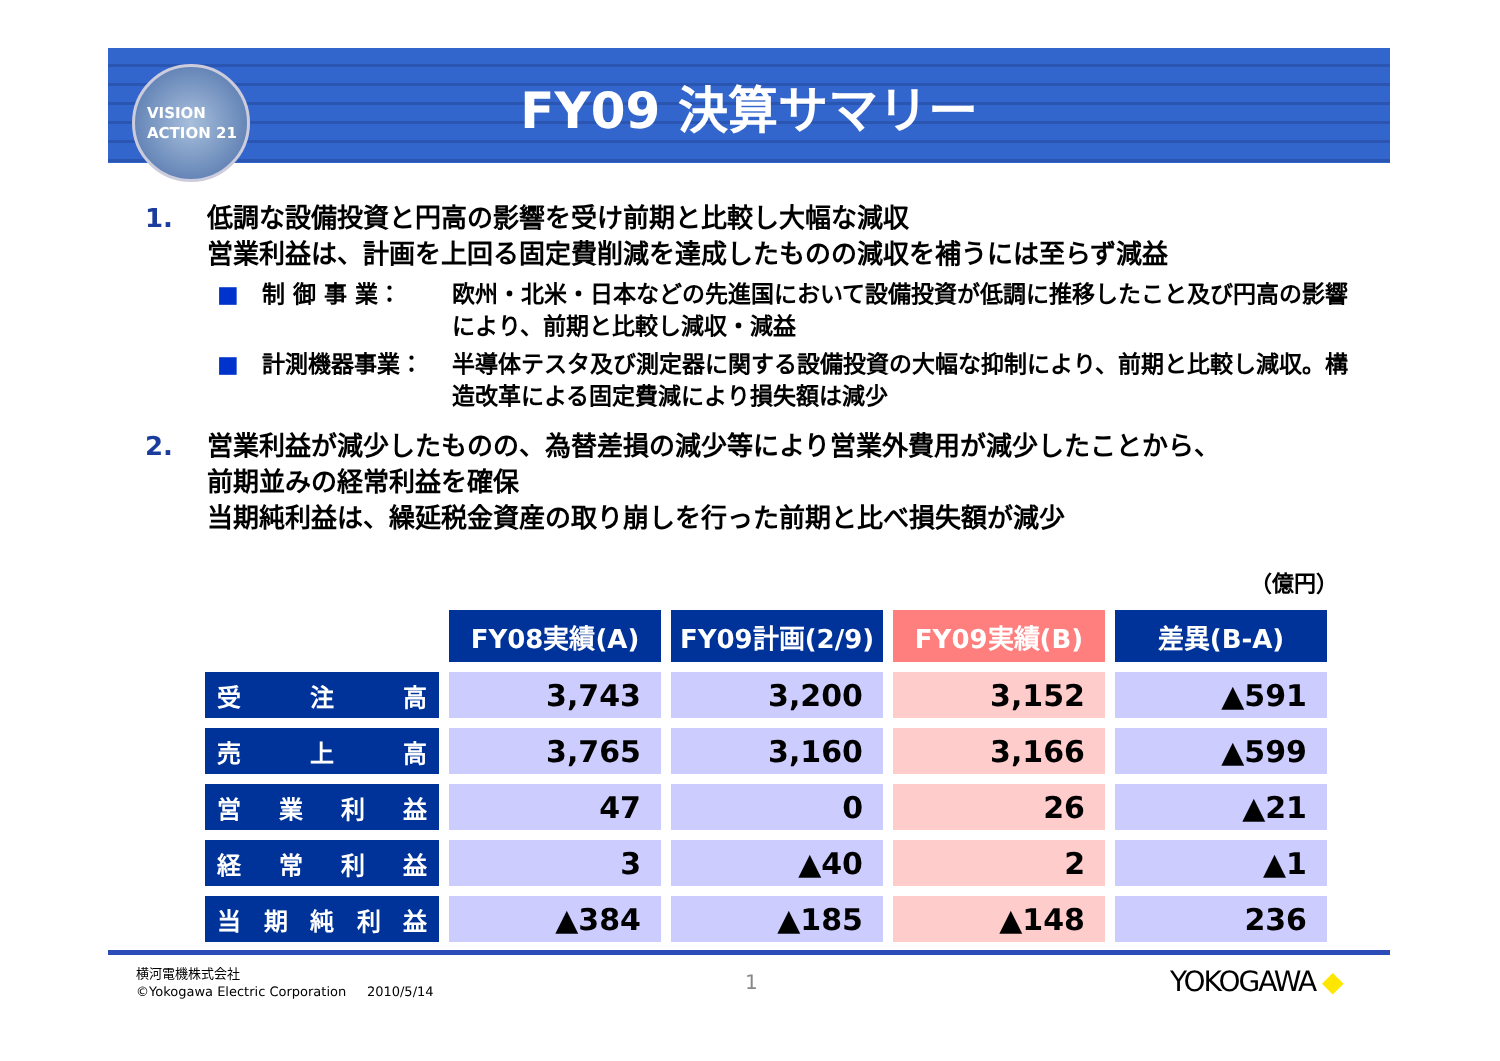VISION
ACTION 21
FY09 決算サマリー
1. 低調な設備投資と円高の影響を受け前期と比較し大幅な減収
営業利益は、計画を上回る固定費削減を達成したものの減収を補うには至らず減益
■ 制 御 事 業： 欧州・北米・日本などの先進国において設備投資が低調に推移したこと及び円高の影響により、前期と比較し減収・減益
■ 計測機器事業： 半導体テスタ及び測定器に関する設備投資の大幅な抑制により、前期と比較し減収。構造改革による固定費減により損失額は減少
2. 営業利益が減少したものの、為替差損の減少等により営業外費用が減少したことから、
前期並みの経常利益を確保
当期純利益は、繰延税金資産の取り崩しを行った前期と比べ損失額が減少
（億円）
| | FY08実績(A) | FY09計画(2/9) | FY09実績(B) | 差異(B-A) |
| 受 注 高 | 3,743 | 3,200 | 3,152 | ▲591 |
| 売 上 高 | 3,765 | 3,160 | 3,166 | ▲599 |
| 営 業 利 益 | 47 | 0 | 26 | ▲21 |
| 経 常 利 益 | 3 | ▲40 | 2 | ▲1 |
| 当 期 純 利 益 | ▲384 | ▲185 | ▲148 | 236 |
横河電機株式会社
©Yokogawa Electric Corporation 2010/5/14
1 YOKOGAWA ◆